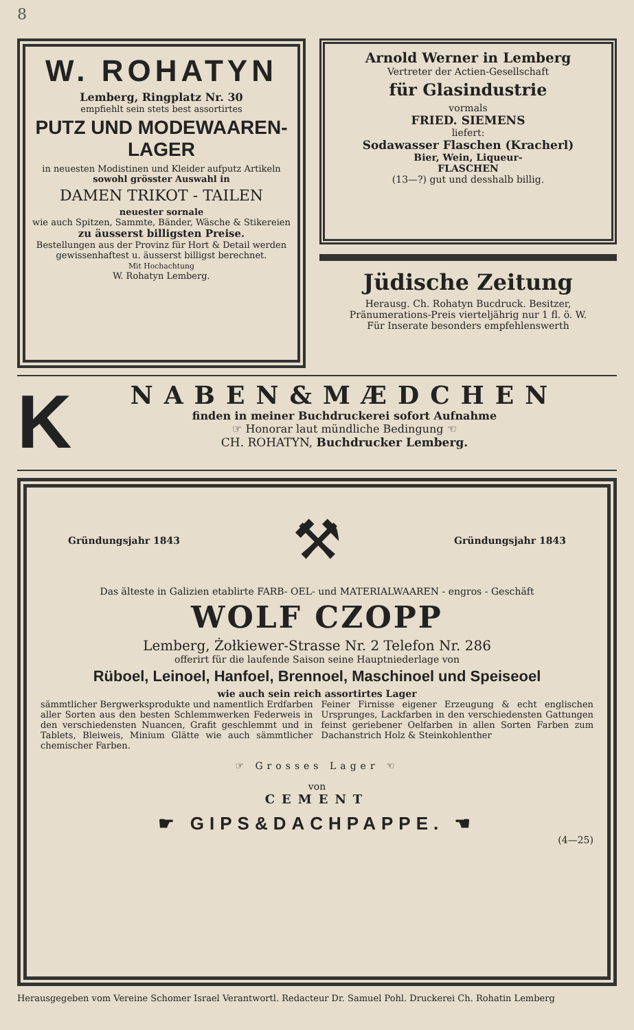8
W. ROHATYN
Lemberg, Ringplatz Nr. 30
empfiehlt sein stets best assortirtes
PUTZ UND MODEWAAREN-LAGER
in neuesten Modistinen und Kleider aufputz Artikeln
sowohl grösster Auswahl in
DAMEN TRIKOT - TAILEN
neuester sornale
wie auch Spitzen, Sammte, Bänder, Wäsche & Stikereien
zu äusserst billigsten Preise.
Bestellungen aus der Provinz für Hort & Detail werden gewissenhaftest u. äusserst billigst berechnet.
Mit Hochachtung
W. Rohatyn Lemberg.
Arnold Werner in Lemberg
Vertreter der Actien-Gesellschaft
für Glasindustrie
vormals
FRIED. SIEMENS
liefert:
Sodawasser Flaschen (Kracherl)
Bier, Wein, Liqueur-
FLASCHEN
(13—?) gut und desshalb billig.
Jüdische Zeitung
Herausg. Ch. Rohatyn Bucdruck. Besitzer,
Pränumerations-Preis vierteljährig nur 1 fl. ö. W.
Für Inserate besonders empfehlenswerth
K
NABEN&MÆDCHEN
finden in meiner Buchdruckerei sofort Aufnahme
☞ Honorar laut mündliche Bedingung ☜
CH. ROHATYN, Buchdrucker Lemberg.
Gründungsjahr 1843 ⚒ Gründungsjahr 1843
Das älteste in Galizien etablirte FARB- OEL- und MATERIALWAAREN - engros - Geschäft
WOLF CZOPP
Lemberg, Żołkiewer-Strasse Nr. 2 Telefon Nr. 286
offerirt für die laufende Saison seine Hauptniederlage von
Rüboel, Leinoel, Hanfoel, Brennoel, Maschinoel und Speiseoel
wie auch sein reich assortirtes Lager
sämmtlicher Bergwerksprodukte und namentlich Erdfarben aller Sorten aus den besten Schlemmwerken Federweis in den verschiedensten Nuancen, Grafit geschlemmt und in Tablets, Bleiweis, Minium Glätte wie auch sämmtlicher chemischer Farben.
Feiner Firnisse eigener Erzeugung & echt englischen Ursprunges, Lackfarben in den verschiedensten Gattungen feinst geriebener Oelfarben in allen Sorten Farben zum Dachanstrich Holz & Steinkohlenther
☞ Grosses Lager ☜
von
CEMENT
☛ GIPS&DACHPAPPE. ☚
(4—25)
Herausgegeben vom Vereine Schomer Israel Verantwortl. Redacteur Dr. Samuel Pohl. Druckerei Ch. Rohatin Lemberg